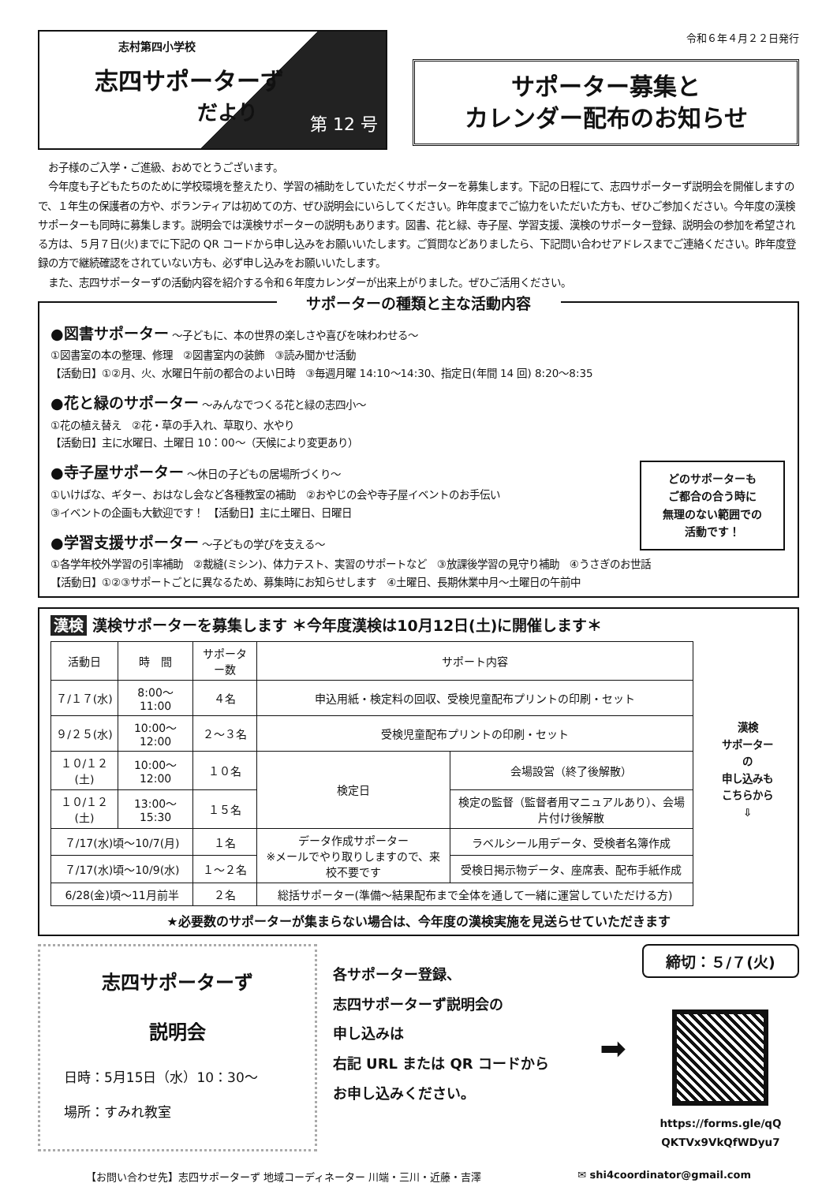志村第四小学校
志四サポーターず
だより
第 12 号
令和６年４月２２日発行
サポーター募集と
カレンダー配布のお知らせ
　お子様のご入学・ご進級、おめでとうございます。
　今年度も子どもたちのために学校環境を整えたり、学習の補助をしていただくサポーターを募集します。下記の日程にて、志四サポーターず説明会を開催しますので、１年生の保護者の方や、ボランティアは初めての方、ぜひ説明会にいらしてください。昨年度までご協力をいただいた方も、ぜひご参加ください。今年度の漢検サポーターも同時に募集します。説明会では漢検サポーターの説明もあります。図書、花と緑、寺子屋、学習支援、漢検のサポーター登録、説明会の参加を希望される方は、５月７日(火)までに下記の QR コードから申し込みをお願いいたします。ご質問などありましたら、下記問い合わせアドレスまでご連絡ください。昨年度登録の方で継続確認をされていない方も、必ず申し込みをお願いいたします。
　また、志四サポーターずの活動内容を紹介する令和６年度カレンダーが出来上がりました。ぜひご活用ください。
サポーターの種類と主な活動内容
●図書サポーター ～子どもに、本の世界の楽しさや喜びを味わわせる～
①図書室の本の整理、修理　②図書室内の装飾　③読み聞かせ活動
【活動日】①②月、火、水曜日午前の都合のよい日時　③毎週月曜 14:10～14:30、指定日(年間 14 回) 8:20～8:35
●花と緑のサポーター ～みんなでつくる花と緑の志四小～
①花の植え替え　②花・草の手入れ、草取り、水やり
【活動日】主に水曜日、土曜日 10：00～（天候により変更あり）
●寺子屋サポーター ～休日の子どもの居場所づくり～
①いけばな、ギター、おはなし会など各種教室の補助　②おやじの会や寺子屋イベントのお手伝い
③イベントの企画も大歓迎です！　【活動日】主に土曜日、日曜日
●学習支援サポーター ～子どもの学びを支える～
①各学年校外学習の引率補助　②裁縫(ミシン)、体力テスト、実習のサポートなど　③放課後学習の見守り補助　④うさぎのお世話
【活動日】①②③サポートごとに異なるため、募集時にお知らせします　④土曜日、長期休業中月～土曜日の午前中
どのサポーターも
ご都合の合う時に
無理のない範囲での
活動です！
漢検 漢検サポーターを募集します ＊今年度漢検は10月12日(土)に開催します＊
| 活動日 | 時 間 | サポーター数 | サポート内容 | |
| --- | --- | --- | --- | --- |
| ７/１７(水) | 8:00～11:00 | ４名 | 申込用紙・検定料の回収、受検児童配布プリントの印刷・セット | |
| ９/２５(水) | 10:00～12:00 | ２～３名 | 受検児童配布プリントの印刷・セット | |
| １０/１２(土) | 10:00～12:00 | １０名 | 検定日 | 会場設営（終了後解散） |
| １０/１２(土) | 13:00～15:30 | １５名 | | 検定の監督（監督者用マニュアルあり）、会場片付け後解散 |
| ７/17(水)頃～10/7(月) | | １名 | データ作成サポーター ※メールでやり取りしますので、来校不要です | ラベルシール用データ、受検者名簿作成 |
| ７/17(水)頃～10/9(水) | | １～２名 | | 受検日掲示物データ、座席表、配布手紙作成 |
| 6/28(金)頃～11月前半 | | ２名 | 総括サポーター(準備～結果配布まで全体を通して一緒に運営していただける方) | |
漢検
サポーター
の
申し込みも
こちらから
⇩
★必要数のサポーターが集まらない場合は、今年度の漢検実施を見送らせていただきます
志四サポーターず
説明会
日時：5月15日（水）10：30～
場所：すみれ教室
各サポーター登録、
志四サポーターず説明会の
申し込みは
右記 URL または QR コードから
お申し込みください。
➡
締切：５/７(火)
https://forms.gle/qQ
QKTVx9VkQfWDyu7
【お問い合わせ先】志四サポーターず 地域コーディネーター 川端・三川・近藤・吉澤 ✉ shi4coordinator@gmail.com